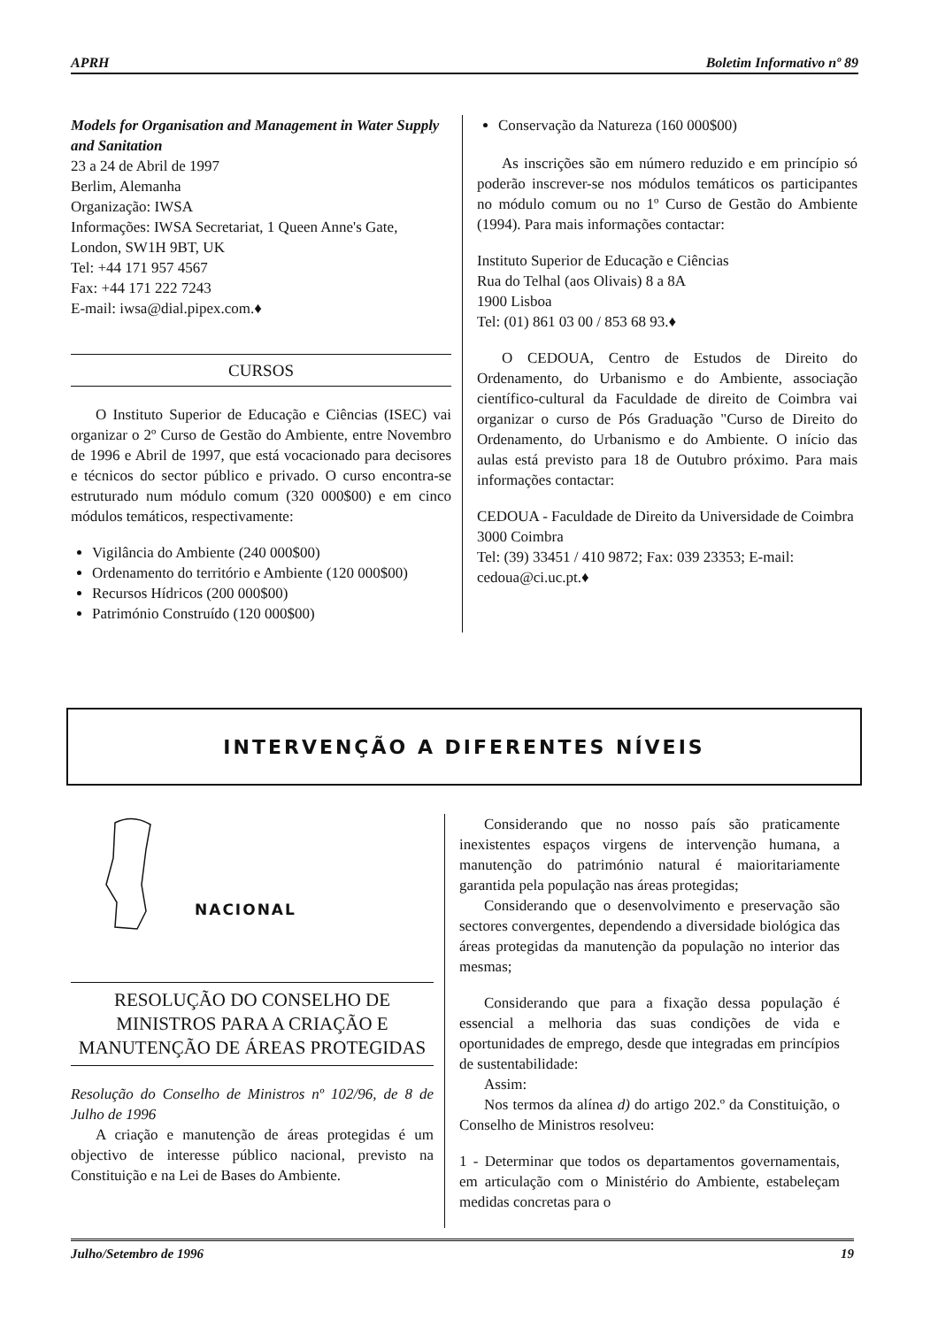APRH Boletim Informativo nº 89
Models for Organisation and Management in Water Supply and Sanitation
23 a 24 de Abril de 1997
Berlim, Alemanha
Organização: IWSA
Informações: IWSA Secretariat, 1 Queen Anne's Gate, London, SW1H 9BT, UK
Tel: +44 171 957 4567
Fax: +44 171 222 7243
E-mail: iwsa@dial.pipex.com.♦
CURSOS
O Instituto Superior de Educação e Ciências (ISEC) vai organizar o 2º Curso de Gestão do Ambiente, entre Novembro de 1996 e Abril de 1997, que está vocacionado para decisores e técnicos do sector público e privado. O curso encontra-se estruturado num módulo comum (320 000$00) e em cinco módulos temáticos, respectivamente:
Vigilância do Ambiente (240 000$00)
Ordenamento do território e Ambiente (120 000$00)
Recursos Hídricos (200 000$00)
Património Construído (120 000$00)
Conservação da Natureza (160 000$00)
As inscrições são em número reduzido e em princípio só poderão inscrever-se nos módulos temáticos os participantes no módulo comum ou no 1º Curso de Gestão do Ambiente (1994). Para mais informações contactar:
Instituto Superior de Educação e Ciências
Rua do Telhal (aos Olivais) 8 a 8A
1900 Lisboa
Tel: (01) 861 03 00 / 853 68 93.♦
O CEDOUA, Centro de Estudos de Direito do Ordenamento, do Urbanismo e do Ambiente, associação científico-cultural da Faculdade de direito de Coimbra vai organizar o curso de Pós Graduação "Curso de Direito do Ordenamento, do Urbanismo e do Ambiente. O início das aulas está previsto para 18 de Outubro próximo. Para mais informações contactar:
CEDOUA - Faculdade de Direito da Universidade de Coimbra
3000 Coimbra
Tel: (39) 33451 / 410 9872; Fax: 039 23353; E-mail: cedoua@ci.uc.pt.♦
INTERVENÇÃO A DIFERENTES NÍVEIS
NACIONAL
RESOLUÇÃO DO CONSELHO DE MINISTROS PARA A CRIAÇÃO E MANUTENÇÃO DE ÁREAS PROTEGIDAS
Resolução do Conselho de Ministros nº 102/96, de 8 de Julho de 1996
A criação e manutenção de áreas protegidas é um objectivo de interesse público nacional, previsto na Constituição e na Lei de Bases do Ambiente.
Considerando que no nosso país são praticamente inexistentes espaços virgens de intervenção humana, a manutenção do património natural é maioritariamente garantida pela população nas áreas protegidas;
Considerando que o desenvolvimento e preservação são sectores convergentes, dependendo a diversidade biológica das áreas protegidas da manutenção da população no interior das mesmas;
Considerando que para a fixação dessa população é essencial a melhoria das suas condições de vida e oportunidades de emprego, desde que integradas em princípios de sustentabilidade:
Assim:
Nos termos da alínea d) do artigo 202.º da Constituição, o Conselho de Ministros resolveu:
1 - Determinar que todos os departamentos governamentais, em articulação com o Ministério do Ambiente, estabeleçam medidas concretas para o
Julho/Setembro de 1996 19